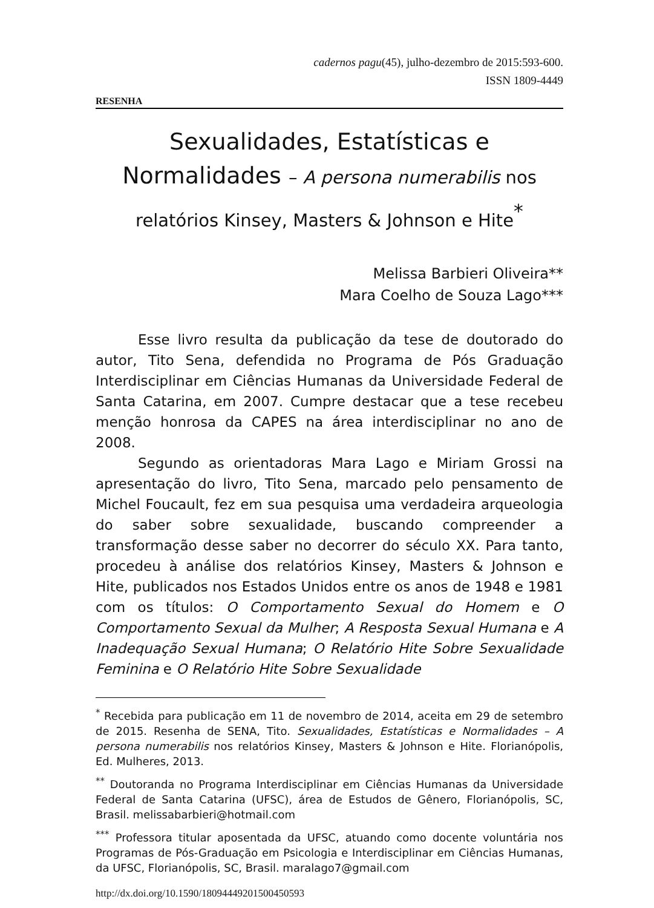cadernos pagu(45), julho-dezembro de 2015:593-600.
ISSN 1809-4449
RESENHA
Sexualidades, Estatísticas e Normalidades – A persona numerabilis nos relatórios Kinsey, Masters & Johnson e Hite<sup>*</sup>
Melissa Barbieri Oliveira**
Mara Coelho de Souza Lago***
Esse livro resulta da publicação da tese de doutorado do autor, Tito Sena, defendida no Programa de Pós Graduação Interdisciplinar em Ciências Humanas da Universidade Federal de Santa Catarina, em 2007. Cumpre destacar que a tese recebeu menção honrosa da CAPES na área interdisciplinar no ano de 2008.
Segundo as orientadoras Mara Lago e Miriam Grossi na apresentação do livro, Tito Sena, marcado pelo pensamento de Michel Foucault, fez em sua pesquisa uma verdadeira arqueologia do saber sobre sexualidade, buscando compreender a transformação desse saber no decorrer do século XX. Para tanto, procedeu à análise dos relatórios Kinsey, Masters & Johnson e Hite, publicados nos Estados Unidos entre os anos de 1948 e 1981 com os títulos: O Comportamento Sexual do Homem e O Comportamento Sexual da Mulher; A Resposta Sexual Humana e A Inadequação Sexual Humana; O Relatório Hite Sobre Sexualidade Feminina e O Relatório Hite Sobre Sexualidade
<sup>*</sup> Recebida para publicação em 11 de novembro de 2014, aceita em 29 de setembro de 2015. Resenha de SENA, Tito. Sexualidades, Estatísticas e Normalidades – A persona numerabilis nos relatórios Kinsey, Masters & Johnson e Hite. Florianópolis, Ed. Mulheres, 2013.
<sup>**</sup> Doutoranda no Programa Interdisciplinar em Ciências Humanas da Universidade Federal de Santa Catarina (UFSC), área de Estudos de Gênero, Florianópolis, SC, Brasil. melissabarbieri@hotmail.com
<sup>***</sup> Professora titular aposentada da UFSC, atuando como docente voluntária nos Programas de Pós-Graduação em Psicologia e Interdisciplinar em Ciências Humanas, da UFSC, Florianópolis, SC, Brasil. maralago7@gmail.com
http://dx.doi.org/10.1590/18094449201500450593